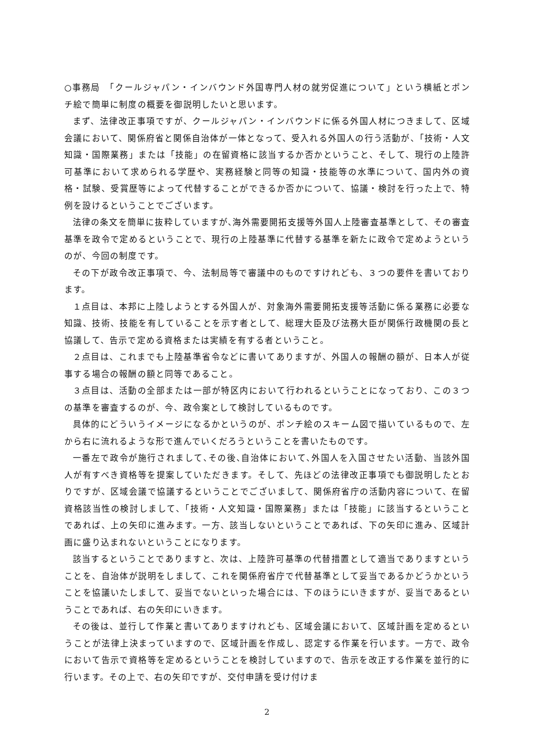○事務局　「クールジャパン・インバウンド外国専門人材の就労促進について」という横紙とポンチ絵で簡単に制度の概要を御説明したいと思います。
まず、法律改正事項ですが、クールジャパン・インバウンドに係る外国人材につきまして、区域会議において、関係府省と関係自治体が一体となって、受入れる外国人の行う活動が、「技術・人文知識・国際業務」または「技能」の在留資格に該当するか否かということ、そして、現行の上陸許可基準において求められる学歴や、実務経験と同等の知識・技能等の水準について、国内外の資格・試験、受賞歴等によって代替することができるか否かについて、協議・検討を行った上で、特例を設けるということでございます。
法律の条文を簡単に抜粋していますが､海外需要開拓支援等外国人上陸審査基準として、その審査基準を政令で定めるということで、現行の上陸基準に代替する基準を新たに政令で定めようというのが、今回の制度です。
その下が政令改正事項で、今、法制局等で審議中のものですけれども、３つの要件を書いております。
１点目は、本邦に上陸しようとする外国人が、対象海外需要開拓支援等活動に係る業務に必要な知識、技術、技能を有していることを示す者として、総理大臣及び法務大臣が関係行政機関の長と協議して、告示で定める資格または実績を有する者ということ。
２点目は、これまでも上陸基準省令などに書いてありますが、外国人の報酬の額が、日本人が従事する場合の報酬の額と同等であること。
３点目は、活動の全部または一部が特区内において行われるということになっており、この３つの基準を審査するのが、今、政令案として検討しているものです。
具体的にどういうイメージになるかというのが、ポンチ絵のスキーム図で描いているもので、左から右に流れるような形で進んでいくだろうということを書いたものです。
一番左で政令が施行されまして､その後､自治体において､外国人を入国させたい活動、当該外国人が有すべき資格等を提案していただきます。そして、先ほどの法律改正事項でも御説明したとおりですが、区域会議で協議するということでございまして、関係府省庁の活動内容について、在留資格該当性の検討しまして、「技術・人文知識・国際業務」または「技能」に該当するということであれば、上の矢印に進みます。一方、該当しないということであれば、下の矢印に進み、区域計画に盛り込まれないということになります。
該当するということでありますと、次は、上陸許可基準の代替措置として適当でありますということを、自治体が説明をしまして、これを関係府省庁で代替基準として妥当であるかどうかということを協議いたしまして、妥当でないといった場合には、下のほうにいきますが、妥当であるということであれば、右の矢印にいきます。
その後は、並行して作業と書いてありますけれども、区域会議において、区域計画を定めるということが法律上決まっていますので、区域計画を作成し、認定する作業を行います。一方で、政令において告示で資格等を定めるということを検討していますので、告示を改正する作業を並行的に行います。その上で、右の矢印ですが、交付申請を受け付けま
2